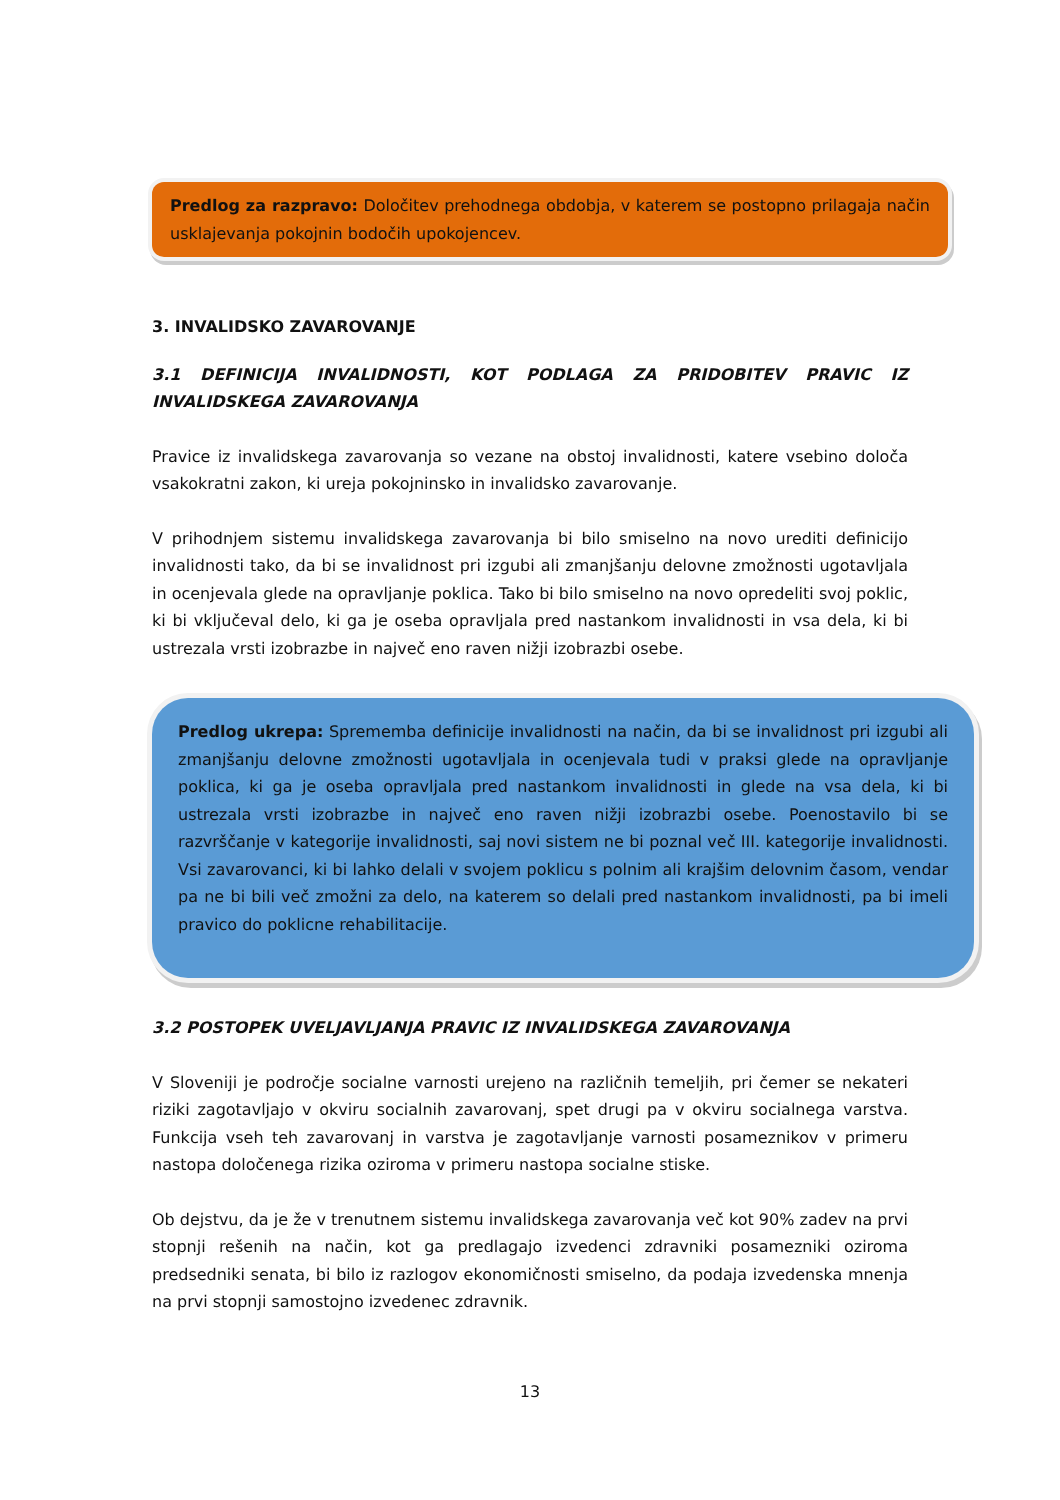Predlog za razpravo: Določitev prehodnega obdobja, v katerem se postopno prilagaja način usklajevanja pokojnin bodočih upokojencev.
3. INVALIDSKO ZAVAROVANJE
3.1 DEFINICIJA INVALIDNOSTI, KOT PODLAGA ZA PRIDOBITEV PRAVIC IZ INVALIDSKEGA ZAVAROVANJA
Pravice iz invalidskega zavarovanja so vezane na obstoj invalidnosti, katere vsebino določa vsakokratni zakon, ki ureja pokojninsko in invalidsko zavarovanje.
V prihodnjem sistemu invalidskega zavarovanja bi bilo smiselno na novo urediti definicijo invalidnosti tako, da bi se invalidnost pri izgubi ali zmanjšanju delovne zmožnosti ugotavljala in ocenjevala glede na opravljanje poklica. Tako bi bilo smiselno na novo opredeliti svoj poklic, ki bi vključeval delo, ki ga je oseba opravljala pred nastankom invalidnosti in vsa dela, ki bi ustrezala vrsti izobrazbe in največ eno raven nižji izobrazbi osebe.
Predlog ukrepa: Sprememba definicije invalidnosti na način, da bi se invalidnost pri izgubi ali zmanjšanju delovne zmožnosti ugotavljala in ocenjevala tudi v praksi glede na opravljanje poklica, ki ga je oseba opravljala pred nastankom invalidnosti in glede na vsa dela, ki bi ustrezala vrsti izobrazbe in največ eno raven nižji izobrazbi osebe. Poenostavilo bi se razvrščanje v kategorije invalidnosti, saj novi sistem ne bi poznal več III. kategorije invalidnosti. Vsi zavarovanci, ki bi lahko delali v svojem poklicu s polnim ali krajšim delovnim časom, vendar pa ne bi bili več zmožni za delo, na katerem so delali pred nastankom invalidnosti, pa bi imeli pravico do poklicne rehabilitacije.
3.2 POSTOPEK UVELJAVLJANJA PRAVIC IZ INVALIDSKEGA ZAVAROVANJA
V Sloveniji je področje socialne varnosti urejeno na različnih temeljih, pri čemer se nekateri riziki zagotavljajo v okviru socialnih zavarovanj, spet drugi pa v okviru socialnega varstva. Funkcija vseh teh zavarovanj in varstva je zagotavljanje varnosti posameznikov v primeru nastopa določenega rizika oziroma v primeru nastopa socialne stiske.
Ob dejstvu, da je že v trenutnem sistemu invalidskega zavarovanja več kot 90% zadev na prvi stopnji rešenih na način, kot ga predlagajo izvedenci zdravniki posamezniki oziroma predsedniki senata, bi bilo iz razlogov ekonomičnosti smiselno, da podaja izvedenska mnenja na prvi stopnji samostojno izvedenec zdravnik.
13